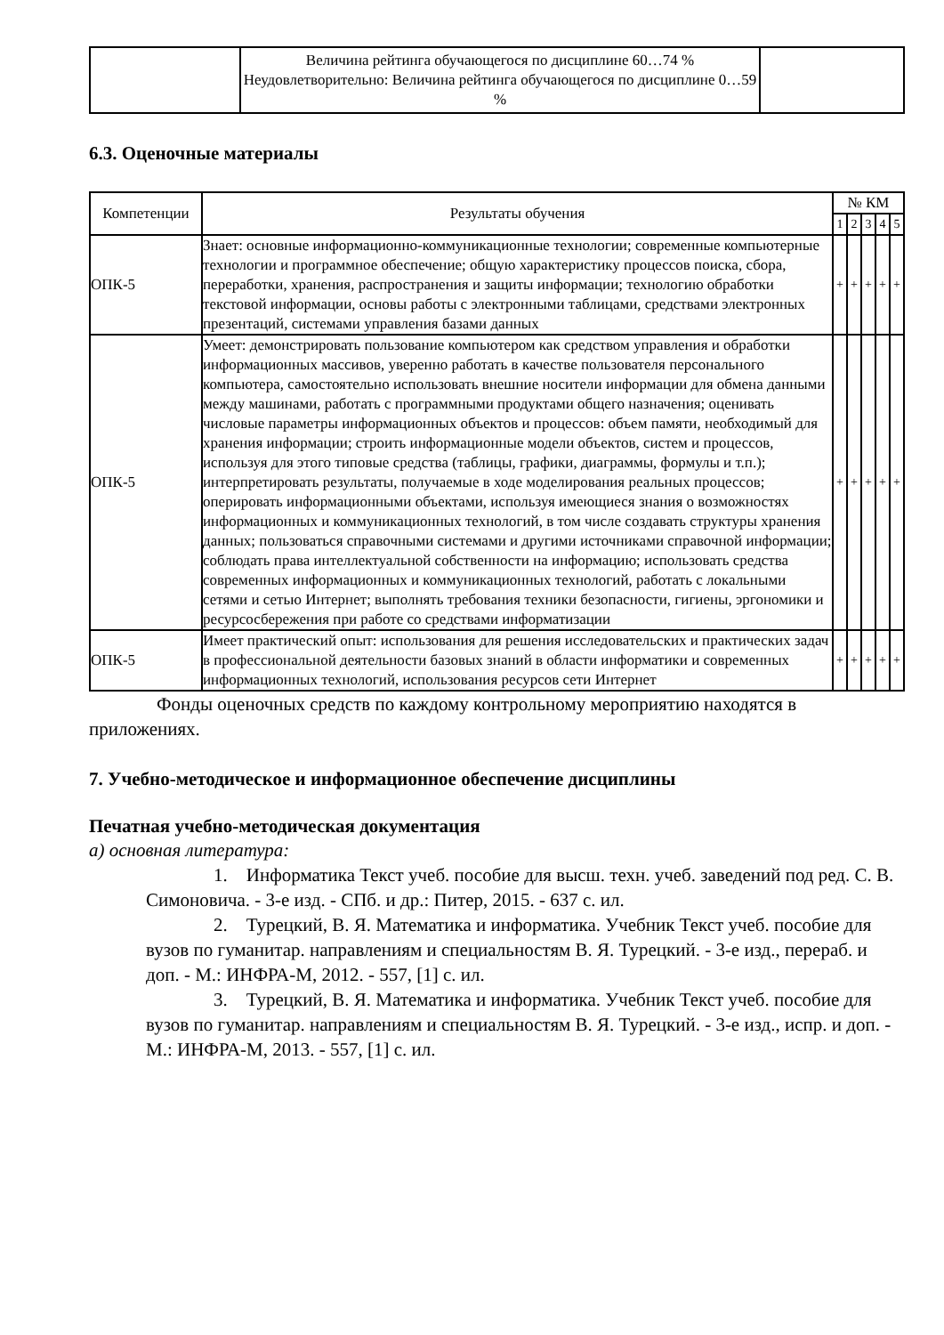| | Величина рейтинга обучающегося по дисциплине 60…74 % Неудовлетворительно: Величина рейтинга обучающегося по дисциплине 0…59 % | |
6.3. Оценочные материалы
| Компетенции | Результаты обучения | № КМ | | | | |
| --- | --- | --- | --- | --- | --- | --- |
| | | 1 | 2 | 3 | 4 | 5 |
| ОПК-5 | Знает: основные информационно-коммуникационные технологии; современные компьютерные технологии и программное обеспечение; общую характеристику процессов поиска, сбора, переработки, хранения, распространения и защиты информации; технологию обработки текстовой информации, основы работы с электронными таблицами, средствами электронных презентаций, системами управления базами данных | + | + | + | + | + |
| ОПК-5 | Умеет: демонстрировать пользование компьютером как средством управления и обработки информационных массивов, уверенно работать в качестве пользователя персонального компьютера, самостоятельно использовать внешние носители информации для обмена данными между машинами, работать с программными продуктами общего назначения; оценивать числовые параметры информационных объектов и процессов: объем памяти, необходимый для хранения информации; строить информационные модели объектов, систем и процессов, используя для этого типовые средства (таблицы, графики, диаграммы, формулы и т.п.); интерпретировать результаты, получаемые в ходе моделирования реальных процессов; оперировать информационными объектами, используя имеющиеся знания о возможностях информационных и коммуникационных технологий, в том числе создавать структуры хранения данных; пользоваться справочными системами и другими источниками справочной информации; соблюдать права интеллектуальной собственности на информацию; использовать средства современных информационных и коммуникационных технологий, работать с локальными сетями и сетью Интернет; выполнять требования техники безопасности, гигиены, эргономики и ресурсосбережения при работе со средствами информатизации | + | + | + | + | + |
| ОПК-5 | Имеет практический опыт: использования для решения исследовательских и практических задач в профессиональной деятельности базовых знаний в области информатики и современных информационных технологий, использования ресурсов сети Интернет | + | + | + | + | + |
Фонды оценочных средств по каждому контрольному мероприятию находятся в приложениях.
7. Учебно-методическое и информационное обеспечение дисциплины
Печатная учебно-методическая документация
а) основная литература:
1. Информатика Текст учеб. пособие для высш. техн. учеб. заведений под ред. С. В. Симоновича. - 3-е изд. - СПб. и др.: Питер, 2015. - 637 с. ил.
2. Турецкий, В. Я. Математика и информатика. Учебник Текст учеб. пособие для вузов по гуманитар. направлениям и специальностям В. Я. Турецкий. - 3-е изд., перераб. и доп. - М.: ИНФРА-М, 2012. - 557, [1] с. ил.
3. Турецкий, В. Я. Математика и информатика. Учебник Текст учеб. пособие для вузов по гуманитар. направлениям и специальностям В. Я. Турецкий. - 3-е изд., испр. и доп. - М.: ИНФРА-М, 2013. - 557, [1] с. ил.